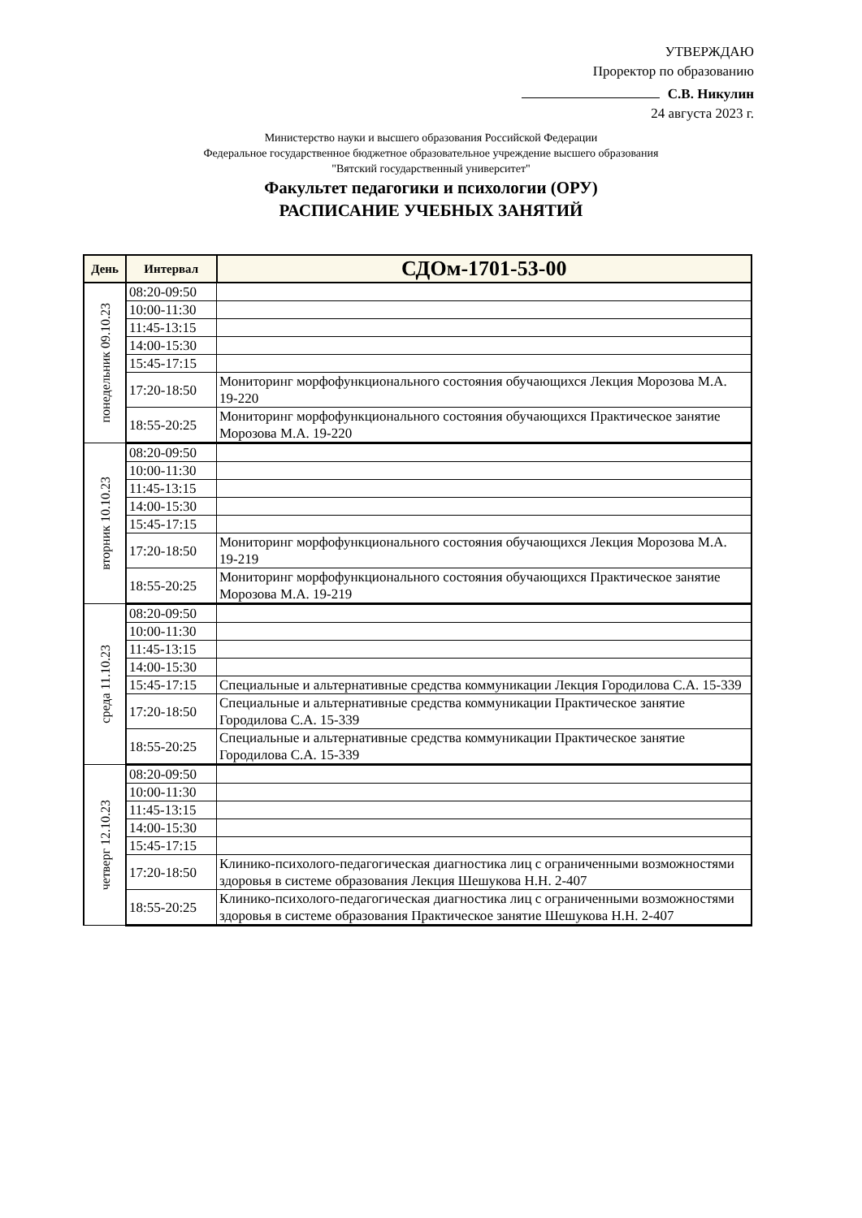УТВЕРЖДАЮ
Проректор по образованию
С.В. Никулин
24 августа 2023 г.
Министерство науки и высшего образования Российской Федерации
Федеральное государственное бюджетное образовательное учреждение высшего образования
"Вятский государственный университет"
Факультет педагогики и психологии (ОРУ)
РАСПИСАНИЕ УЧЕБНЫХ ЗАНЯТИЙ
| День | Интервал | СДОм-1701-53-00 |
| --- | --- | --- |
| понедельник 09.10.23 | 08:20-09:50 | |
| | 10:00-11:30 | |
| | 11:45-13:15 | |
| | 14:00-15:30 | |
| | 15:45-17:15 | |
| | 17:20-18:50 | Мониторинг морфофункционального состояния обучающихся Лекция Морозова М.А. 19-220 |
| | 18:55-20:25 | Мониторинг морфофункционального состояния обучающихся Практическое занятие Морозова М.А. 19-220 |
| вторник 10.10.23 | 08:20-09:50 | |
| | 10:00-11:30 | |
| | 11:45-13:15 | |
| | 14:00-15:30 | |
| | 15:45-17:15 | |
| | 17:20-18:50 | Мониторинг морфофункционального состояния обучающихся Лекция Морозова М.А. 19-219 |
| | 18:55-20:25 | Мониторинг морфофункционального состояния обучающихся Практическое занятие Морозова М.А. 19-219 |
| среда 11.10.23 | 08:20-09:50 | |
| | 10:00-11:30 | |
| | 11:45-13:15 | |
| | 14:00-15:30 | |
| | 15:45-17:15 | Специальные и альтернативные средства коммуникации Лекция Городилова С.А. 15-339 |
| | 17:20-18:50 | Специальные и альтернативные средства коммуникации Практическое занятие Городилова С.А. 15-339 |
| | 18:55-20:25 | Специальные и альтернативные средства коммуникации Практическое занятие Городилова С.А. 15-339 |
| четверг 12.10.23 | 08:20-09:50 | |
| | 10:00-11:30 | |
| | 11:45-13:15 | |
| | 14:00-15:30 | |
| | 15:45-17:15 | |
| | 17:20-18:50 | Клинико-психолого-педагогическая диагностика лиц с ограниченными возможностями здоровья в системе образования Лекция Шешукова Н.Н. 2-407 |
| | 18:55-20:25 | Клинико-психолого-педагогическая диагностика лиц с ограниченными возможностями здоровья в системе образования Практическое занятие Шешукова Н.Н. 2-407 |